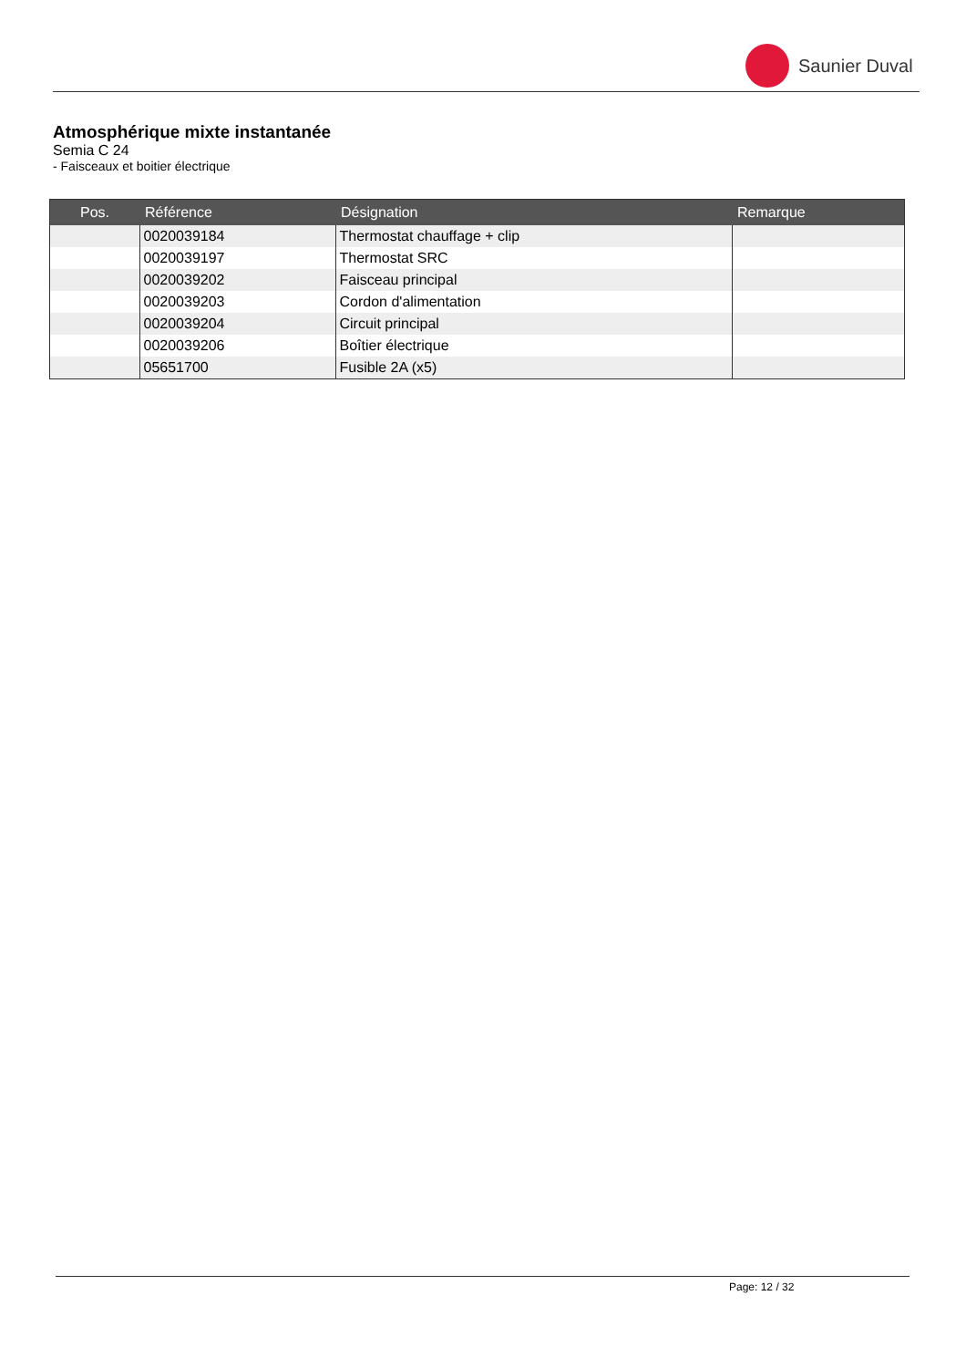Saunier Duval
Atmosphérique mixte instantanée
Semia C 24
- Faisceaux et boitier électrique
| Pos. | Référence | Désignation | Remarque |
| --- | --- | --- | --- |
| | 0020039184 | Thermostat chauffage + clip | |
| | 0020039197 | Thermostat SRC | |
| | 0020039202 | Faisceau principal | |
| | 0020039203 | Cordon d'alimentation | |
| | 0020039204 | Circuit principal | |
| | 0020039206 | Boîtier électrique | |
| | 05651700 | Fusible 2A (x5) | |
Page: 12 / 32